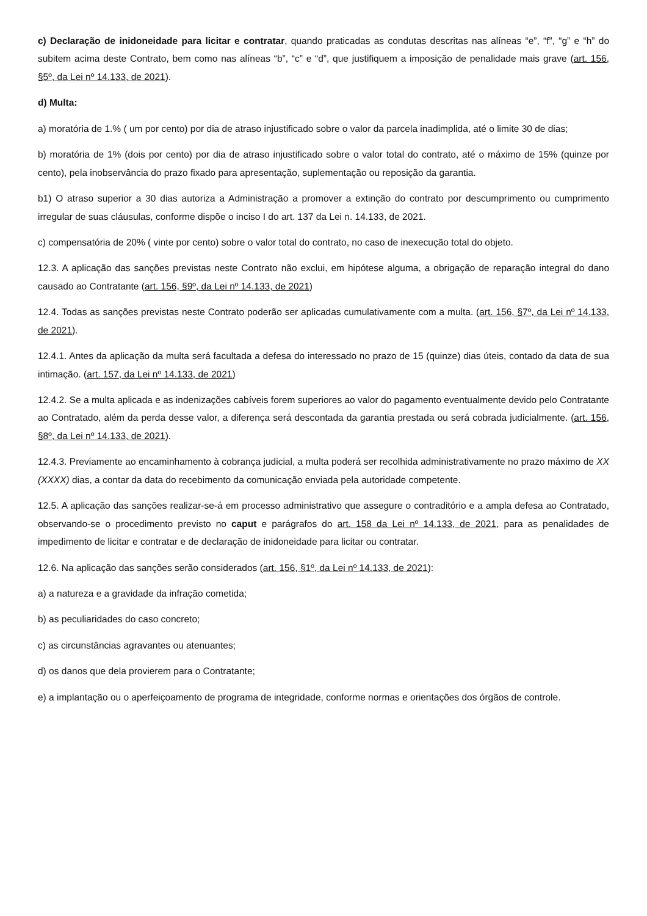c) Declaração de inidoneidade para licitar e contratar, quando praticadas as condutas descritas nas alíneas “e”, “f”, “g” e “h” do subitem acima deste Contrato, bem como nas alíneas “b”, “c” e “d”, que justifiquem a imposição de penalidade mais grave (art. 156, §5º, da Lei nº 14.133, de 2021).
d) Multa:
a) moratória de 1.% ( um por cento) por dia de atraso injustificado sobre o valor da parcela inadimplida, até o limite 30 de dias;
b) moratória de 1% (dois por cento) por dia de atraso injustificado sobre o valor total do contrato, até o máximo de 15% (quinze por cento), pela inobservância do prazo fixado para apresentação, suplementação ou reposição da garantia.
b1) O atraso superior a 30 dias autoriza a Administração a promover a extinção do contrato por descumprimento ou cumprimento irregular de suas cláusulas, conforme dispõe o inciso I do art. 137 da Lei n. 14.133, de 2021.
c) compensatória de 20% ( vinte por cento) sobre o valor total do contrato, no caso de inexecução total do objeto.
12.3. A aplicação das sanções previstas neste Contrato não exclui, em hipótese alguma, a obrigação de reparação integral do dano causado ao Contratante (art. 156, §9º, da Lei nº 14.133, de 2021)
12.4. Todas as sanções previstas neste Contrato poderão ser aplicadas cumulativamente com a multa. (art. 156, §7º, da Lei nº 14.133, de 2021).
12.4.1. Antes da aplicação da multa será facultada a defesa do interessado no prazo de 15 (quinze) dias úteis, contado da data de sua intimação. (art. 157, da Lei nº 14.133, de 2021)
12.4.2. Se a multa aplicada e as indenizações cabíveis forem superiores ao valor do pagamento eventualmente devido pelo Contratante ao Contratado, além da perda desse valor, a diferença será descontada da garantia prestada ou será cobrada judicialmente. (art. 156, §8º, da Lei nº 14.133, de 2021).
12.4.3. Previamente ao encaminhamento à cobrança judicial, a multa poderá ser recolhida administrativamente no prazo máximo de XX (XXXX) dias, a contar da data do recebimento da comunicação enviada pela autoridade competente.
12.5. A aplicação das sanções realizar-se-á em processo administrativo que assegure o contraditório e a ampla defesa ao Contratado, observando-se o procedimento previsto no caput e parágrafos do art. 158 da Lei nº 14.133, de 2021, para as penalidades de impedimento de licitar e contratar e de declaração de inidoneidade para licitar ou contratar.
12.6. Na aplicação das sanções serão considerados (art. 156, §1º, da Lei nº 14.133, de 2021):
a) a natureza e a gravidade da infração cometida;
b) as peculiaridades do caso concreto;
c) as circunstâncias agravantes ou atenuantes;
d) os danos que dela provierem para o Contratante;
e) a implantação ou o aperfeiçoamento de programa de integridade, conforme normas e orientações dos órgãos de controle.